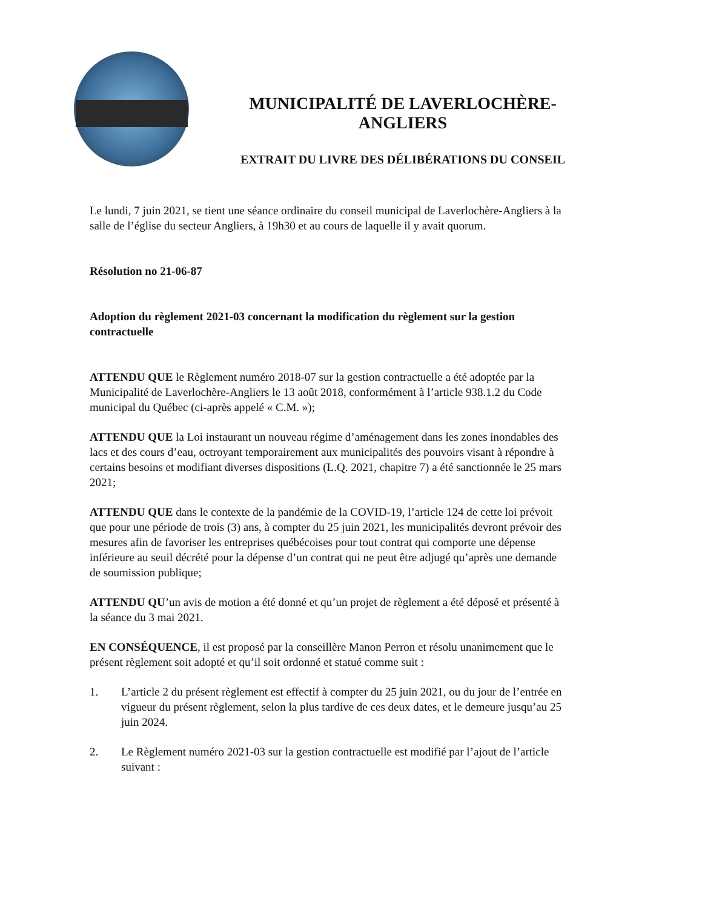MUNICIPALITÉ DE LAVERLOCHÈRE-
ANGLIERS
EXTRAIT DU LIVRE DES DÉLIBÉRATIONS DU CONSEIL
Le lundi, 7 juin 2021, se tient une séance ordinaire du conseil municipal de Laverlochère-Angliers à la salle de l’église du secteur Angliers, à 19h30 et au cours de laquelle il y avait quorum.
Résolution no 21-06-87
Adoption du règlement 2021-03 concernant la modification du règlement sur la gestion contractuelle
ATTENDU QUE le Règlement numéro 2018-07 sur la gestion contractuelle a été adoptée par la Municipalité de Laverlochère-Angliers le 13 août 2018, conformément à l’article 938.1.2 du Code municipal du Québec (ci-après appelé « C.M. »);
ATTENDU QUE la Loi instaurant un nouveau régime d’aménagement dans les zones inondables des lacs et des cours d’eau, octroyant temporairement aux municipalités des pouvoirs visant à répondre à certains besoins et modifiant diverses dispositions (L.Q. 2021, chapitre 7) a été sanctionnée le 25 mars 2021;
ATTENDU QUE dans le contexte de la pandémie de la COVID-19, l’article 124 de cette loi prévoit que pour une période de trois (3) ans, à compter du 25 juin 2021, les municipalités devront prévoir des mesures afin de favoriser les entreprises québécoises pour tout contrat qui comporte une dépense inférieure au seuil décrété pour la dépense d’un contrat qui ne peut être adjugé qu’après une demande de soumission publique;
ATTENDU QU’un avis de motion a été donné et qu’un projet de règlement a été déposé et présenté à la séance du 3 mai 2021.
EN CONSÉQUENCE, il est proposé par la conseillère Manon Perron et résolu unanimement que le présent règlement soit adopté et qu’il soit ordonné et statué comme suit :
1. L’article 2 du présent règlement est effectif à compter du 25 juin 2021, ou du jour de l’entrée en vigueur du présent règlement, selon la plus tardive de ces deux dates, et le demeure jusqu’au 25 juin 2024.
2. Le Règlement numéro 2021-03 sur la gestion contractuelle est modifié par l’ajout de l’article suivant :